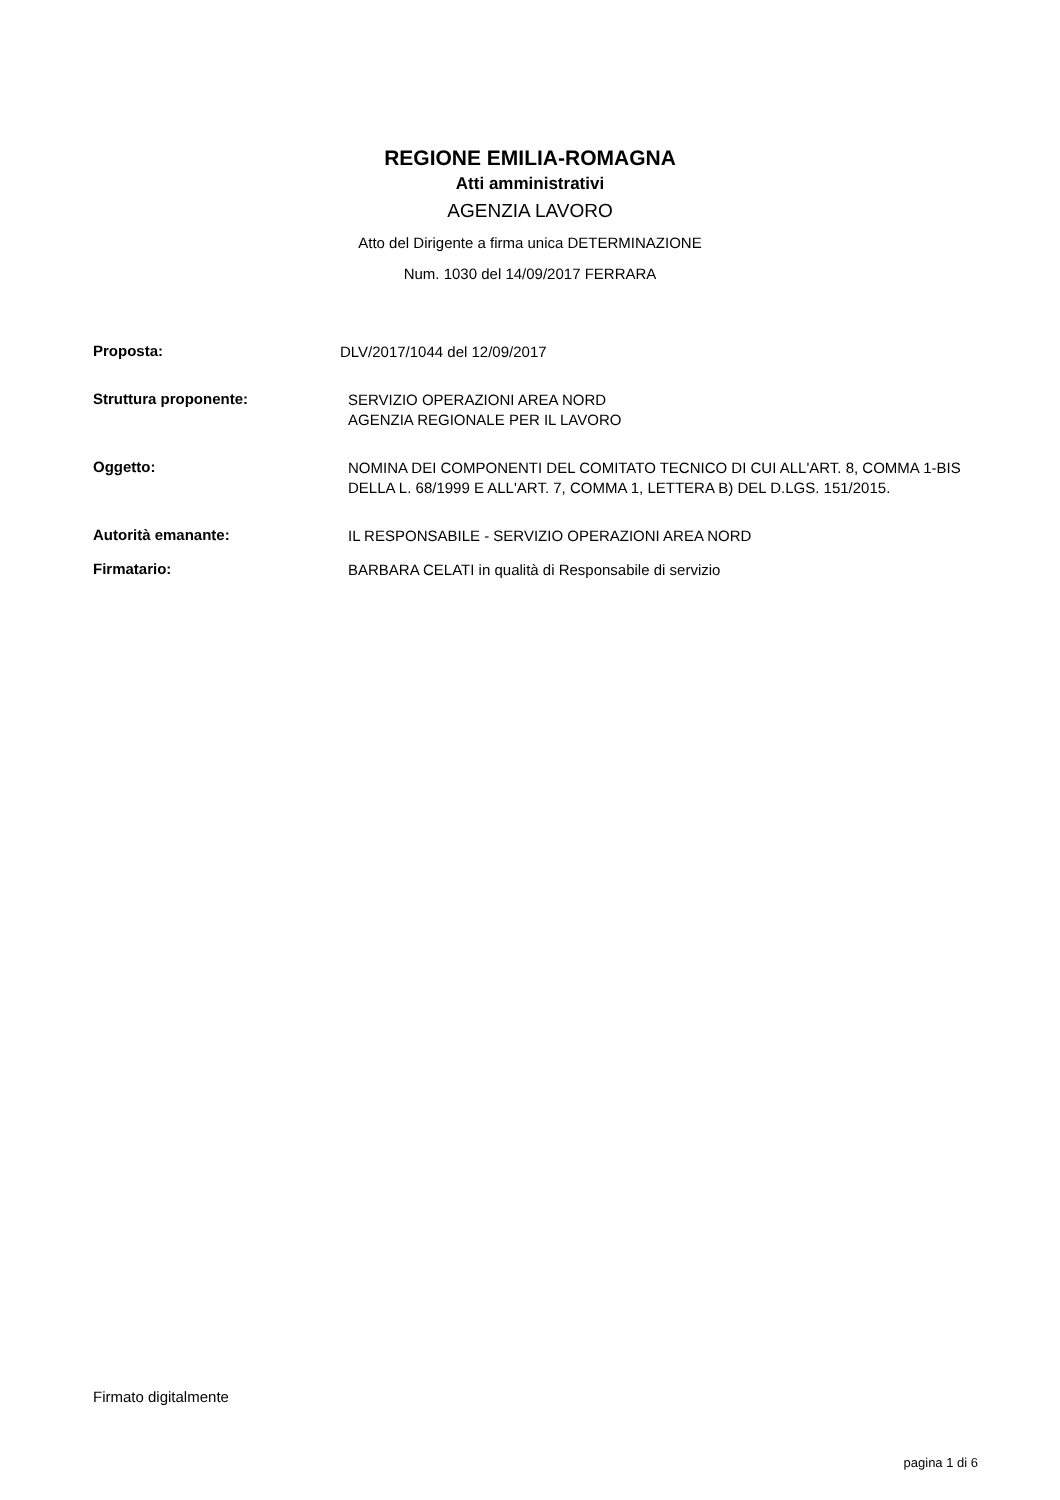REGIONE EMILIA-ROMAGNA
Atti amministrativi
AGENZIA LAVORO
Atto del Dirigente a firma unica DETERMINAZIONE
Num. 1030 del 14/09/2017 FERRARA
Proposta:
DLV/2017/1044 del 12/09/2017
Struttura proponente:
SERVIZIO OPERAZIONI AREA NORD
AGENZIA REGIONALE PER IL LAVORO
Oggetto:
NOMINA DEI COMPONENTI DEL COMITATO TECNICO DI CUI ALL'ART. 8, COMMA 1-BIS DELLA L. 68/1999 E ALL'ART. 7, COMMA 1, LETTERA B) DEL D.LGS. 151/2015.
Autorità emanante:
IL RESPONSABILE - SERVIZIO OPERAZIONI AREA NORD
Firmatario:
BARBARA CELATI in qualità di Responsabile di servizio
Firmato digitalmente
pagina 1 di 6